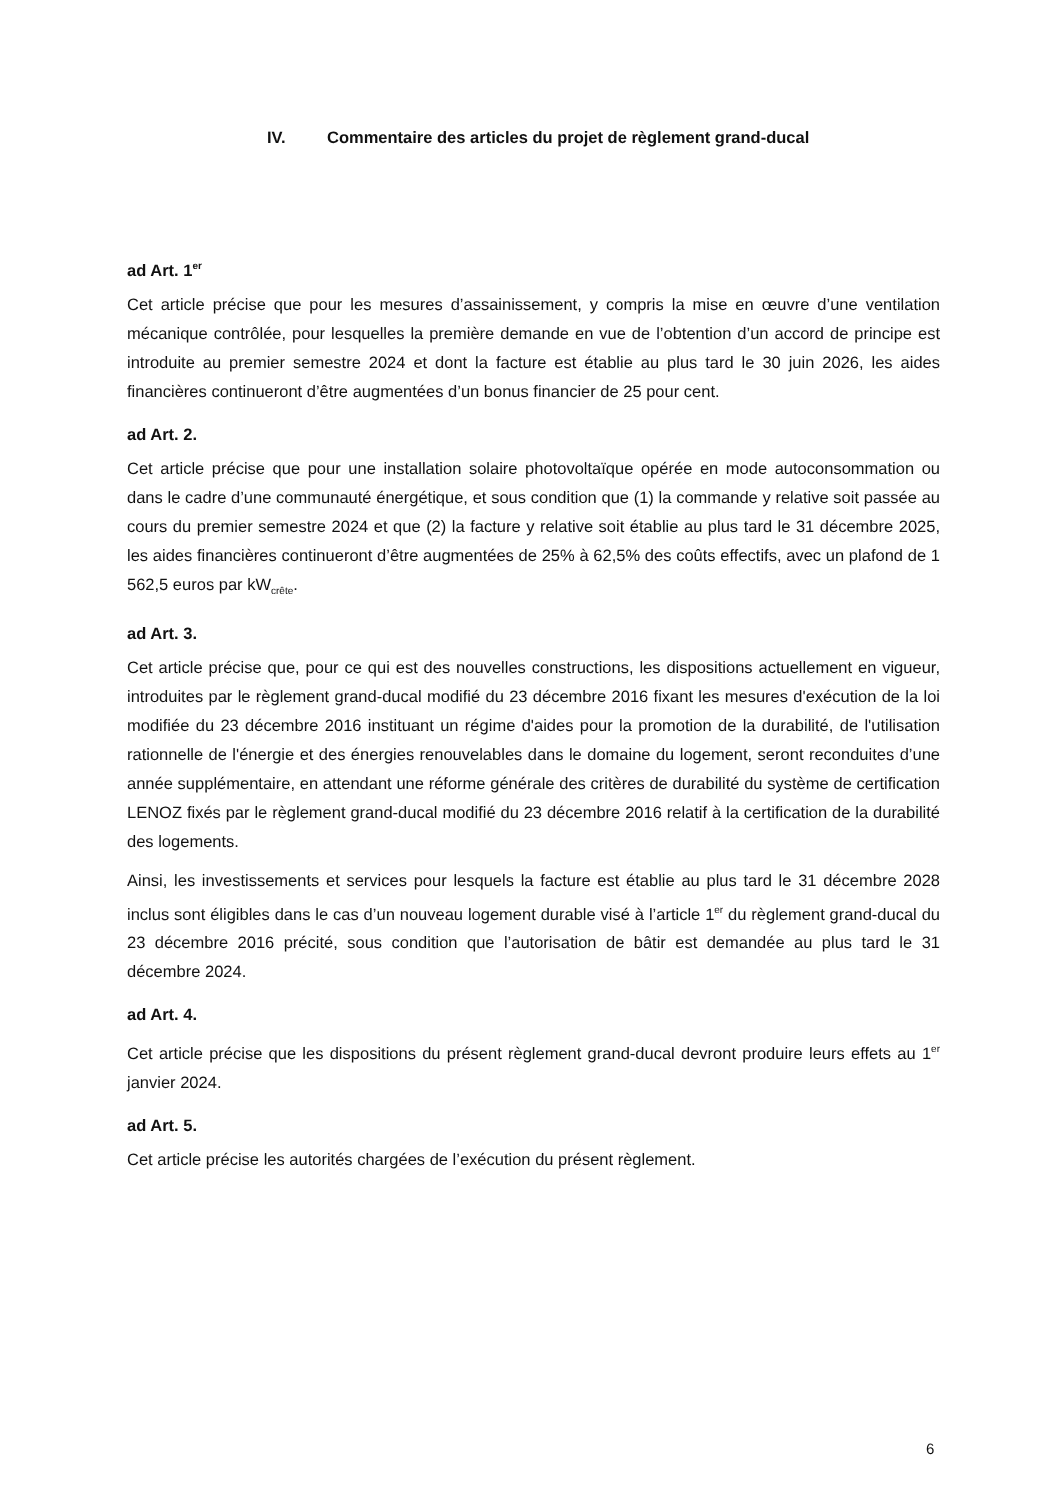IV. Commentaire des articles du projet de règlement grand-ducal
ad Art. 1<sup>er</sup>
Cet article précise que pour les mesures d’assainissement, y compris la mise en œuvre d’une ventilation mécanique contrôlée, pour lesquelles la première demande en vue de l’obtention d’un accord de principe est introduite au premier semestre 2024 et dont la facture est établie au plus tard le 30 juin 2026, les aides financières continueront d’être augmentées d’un bonus financier de 25 pour cent.
ad Art. 2.
Cet article précise que pour une installation solaire photovoltaïque opérée en mode autoconsommation ou dans le cadre d’une communauté énergétique, et sous condition que (1) la commande y relative soit passée au cours du premier semestre 2024 et que (2) la facture y relative soit établie au plus tard le 31 décembre 2025, les aides financières continueront d’être augmentées de 25% à 62,5% des coûts effectifs, avec un plafond de 1 562,5 euros par kW<sub>crête</sub>.
ad Art. 3.
Cet article précise que, pour ce qui est des nouvelles constructions, les dispositions actuellement en vigueur, introduites par le règlement grand-ducal modifié du 23 décembre 2016 fixant les mesures d'exécution de la loi modifiée du 23 décembre 2016 instituant un régime d'aides pour la promotion de la durabilité, de l'utilisation rationnelle de l'énergie et des énergies renouvelables dans le domaine du logement, seront reconduites d’une année supplémentaire, en attendant une réforme générale des critères de durabilité du système de certification LENOZ fixés par le règlement grand-ducal modifié du 23 décembre 2016 relatif à la certification de la durabilité des logements.
Ainsi, les investissements et services pour lesquels la facture est établie au plus tard le 31 décembre 2028 inclus sont éligibles dans le cas d’un nouveau logement durable visé à l’article 1<sup>er</sup> du règlement grand-ducal du 23 décembre 2016 précité, sous condition que l’autorisation de bâtir est demandée au plus tard le 31 décembre 2024.
ad Art. 4.
Cet article précise que les dispositions du présent règlement grand-ducal devront produire leurs effets au 1<sup>er</sup> janvier 2024.
ad Art. 5.
Cet article précise les autorités chargées de l’exécution du présent règlement.
6